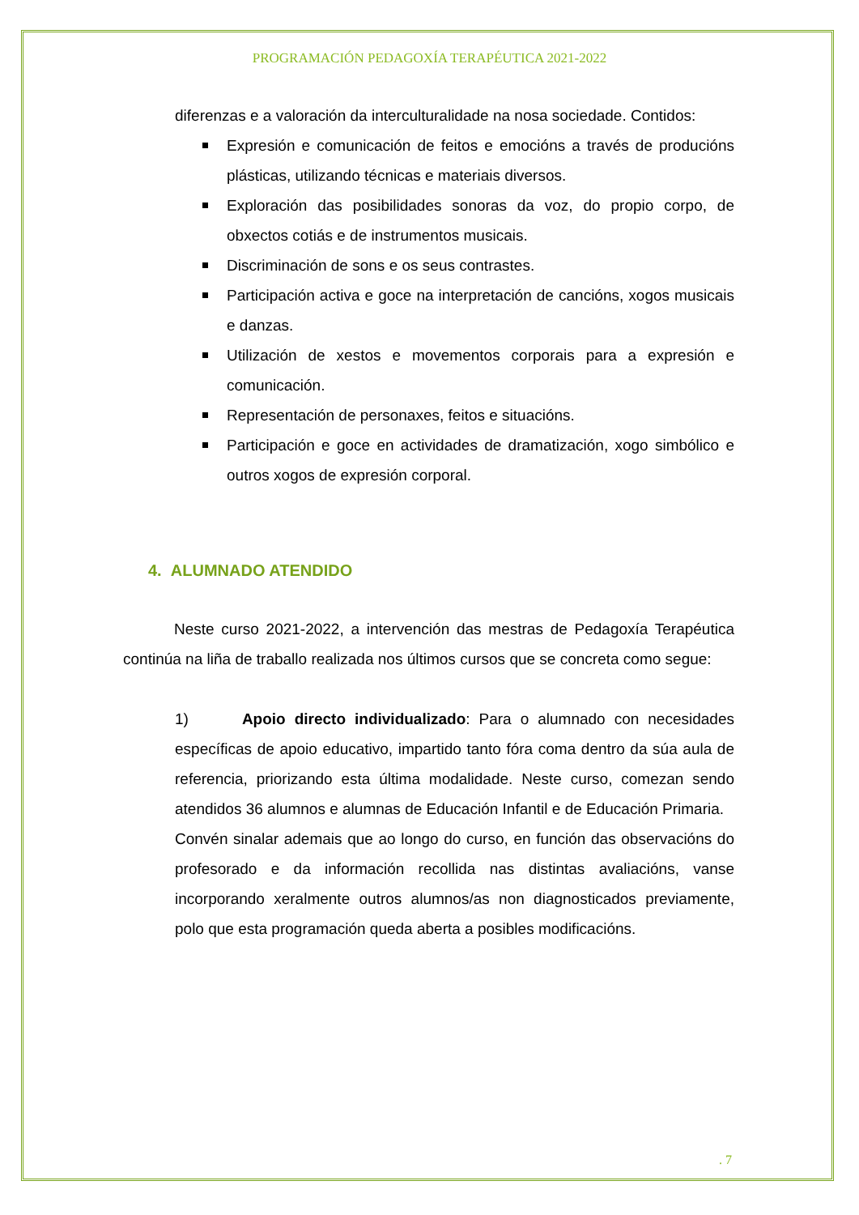PROGRAMACIÓN PEDAGOXÍA TERAPÉUTICA 2021-2022
diferenzas e a valoración da interculturalidade na nosa sociedade. Contidos:
Expresión e comunicación de feitos e emocións a través de producións plásticas, utilizando técnicas e materiais diversos.
Exploración das posibilidades sonoras da voz, do propio corpo, de obxectos cotiás e de instrumentos musicais.
Discriminación de sons e os seus contrastes.
Participación activa e goce na interpretación de cancións, xogos musicais e danzas.
Utilización de xestos e movementos corporais para a expresión e comunicación.
Representación de personaxes, feitos e situacións.
Participación e goce en actividades de dramatización, xogo simbólico e outros xogos de expresión corporal.
4. ALUMNADO ATENDIDO
Neste curso 2021-2022, a intervención das mestras de Pedagoxía Terapéutica continúa na liña de traballo realizada nos últimos cursos que se concreta como segue:
1) Apoio directo individualizado: Para o alumnado con necesidades específicas de apoio educativo, impartido tanto fóra coma dentro da súa aula de referencia, priorizando esta última modalidade. Neste curso, comezan sendo atendidos 36 alumnos e alumnas de Educación Infantil e de Educación Primaria.
Convén sinalar ademais que ao longo do curso, en función das observacións do profesorado e da información recollida nas distintas avaliacións, vanse incorporando xeralmente outros alumnos/as non diagnosticados previamente, polo que esta programación queda aberta a posibles modificacións.
. 7